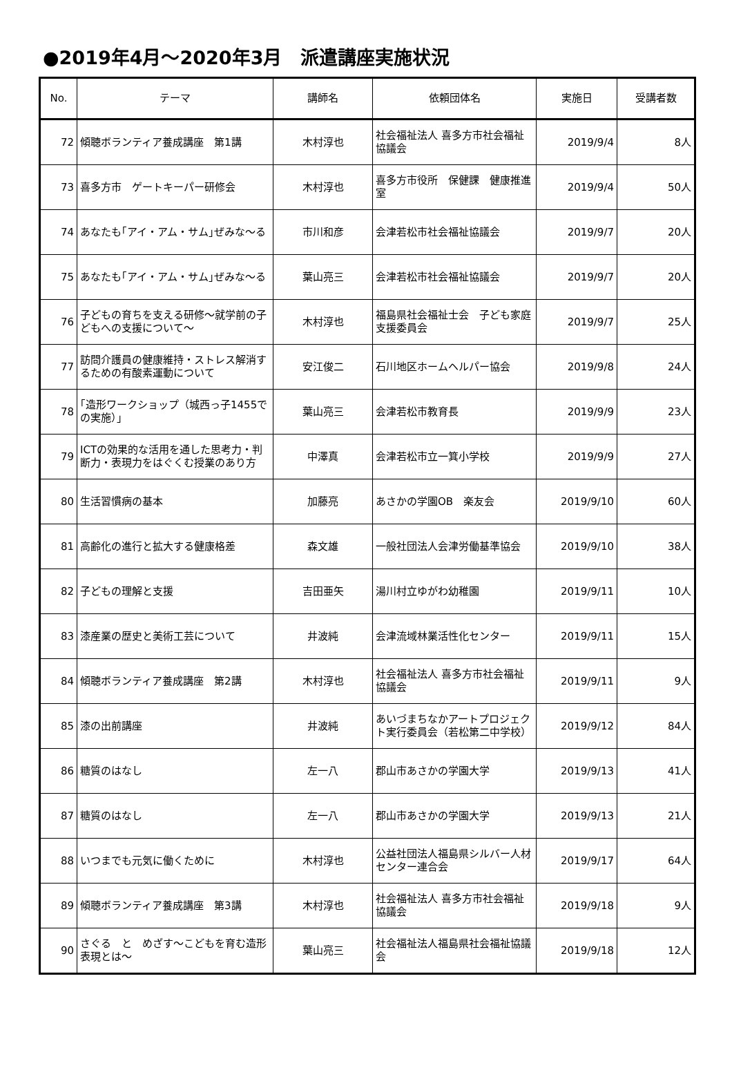●2019年4月～2020年3月　派遣講座実施状況
| No. | テーマ | 講師名 | 依頼団体名 | 実施日 | 受講者数 |
| --- | --- | --- | --- | --- | --- |
| 72 | 傾聴ボランティア養成講座 第1講 | 木村淳也 | 社会福祉法人 喜多方市社会福祉協議会 | 2019/9/4 | 8人 |
| 73 | 喜多方市 ゲートキーパー研修会 | 木村淳也 | 喜多方市役所 保健課 健康推進室 | 2019/9/4 | 50人 |
| 74 | あなたも｢アイ・アム・サム｣ぜみな～る | 市川和彦 | 会津若松市社会福祉協議会 | 2019/9/7 | 20人 |
| 75 | あなたも｢アイ・アム・サム｣ぜみな～る | 葉山亮三 | 会津若松市社会福祉協議会 | 2019/9/7 | 20人 |
| 76 | 子どもの育ちを支える研修～就学前の子どもへの支援について～ | 木村淳也 | 福島県社会福祉士会 子ども家庭支援委員会 | 2019/9/7 | 25人 |
| 77 | 訪問介護員の健康維持・ストレス解消するための有酸素運動について | 安江俊二 | 石川地区ホームヘルパー協会 | 2019/9/8 | 24人 |
| 78 | ｢造形ワークショップ（城西っ子1455での実施）｣ | 葉山亮三 | 会津若松市教育長 | 2019/9/9 | 23人 |
| 79 | ICTの効果的な活用を通した思考力・判断力・表現力をはぐくむ授業のあり方 | 中澤真 | 会津若松市立一箕小学校 | 2019/9/9 | 27人 |
| 80 | 生活習慣病の基本 | 加藤亮 | あさかの学園OB 楽友会 | 2019/9/10 | 60人 |
| 81 | 高齢化の進行と拡大する健康格差 | 森文雄 | 一般社団法人会津労働基準協会 | 2019/9/10 | 38人 |
| 82 | 子どもの理解と支援 | 吉田亜矢 | 湯川村立ゆがわ幼稚園 | 2019/9/11 | 10人 |
| 83 | 漆産業の歴史と美術工芸について | 井波純 | 会津流域林業活性化センター | 2019/9/11 | 15人 |
| 84 | 傾聴ボランティア養成講座 第2講 | 木村淳也 | 社会福祉法人 喜多方市社会福祉協議会 | 2019/9/11 | 9人 |
| 85 | 漆の出前講座 | 井波純 | あいづまちなかアートプロジェクト実行委員会（若松第二中学校） | 2019/9/12 | 84人 |
| 86 | 糖質のはなし | 左一八 | 郡山市あさかの学園大学 | 2019/9/13 | 41人 |
| 87 | 糖質のはなし | 左一八 | 郡山市あさかの学園大学 | 2019/9/13 | 21人 |
| 88 | いつまでも元気に働くために | 木村淳也 | 公益社団法人福島県シルバー人材センター連合会 | 2019/9/17 | 64人 |
| 89 | 傾聴ボランティア養成講座 第3講 | 木村淳也 | 社会福祉法人 喜多方市社会福祉協議会 | 2019/9/18 | 9人 |
| 90 | さぐる と めざす～こどもを育む造形表現とは～ | 葉山亮三 | 社会福祉法人福島県社会福祉協議会 | 2019/9/18 | 12人 |